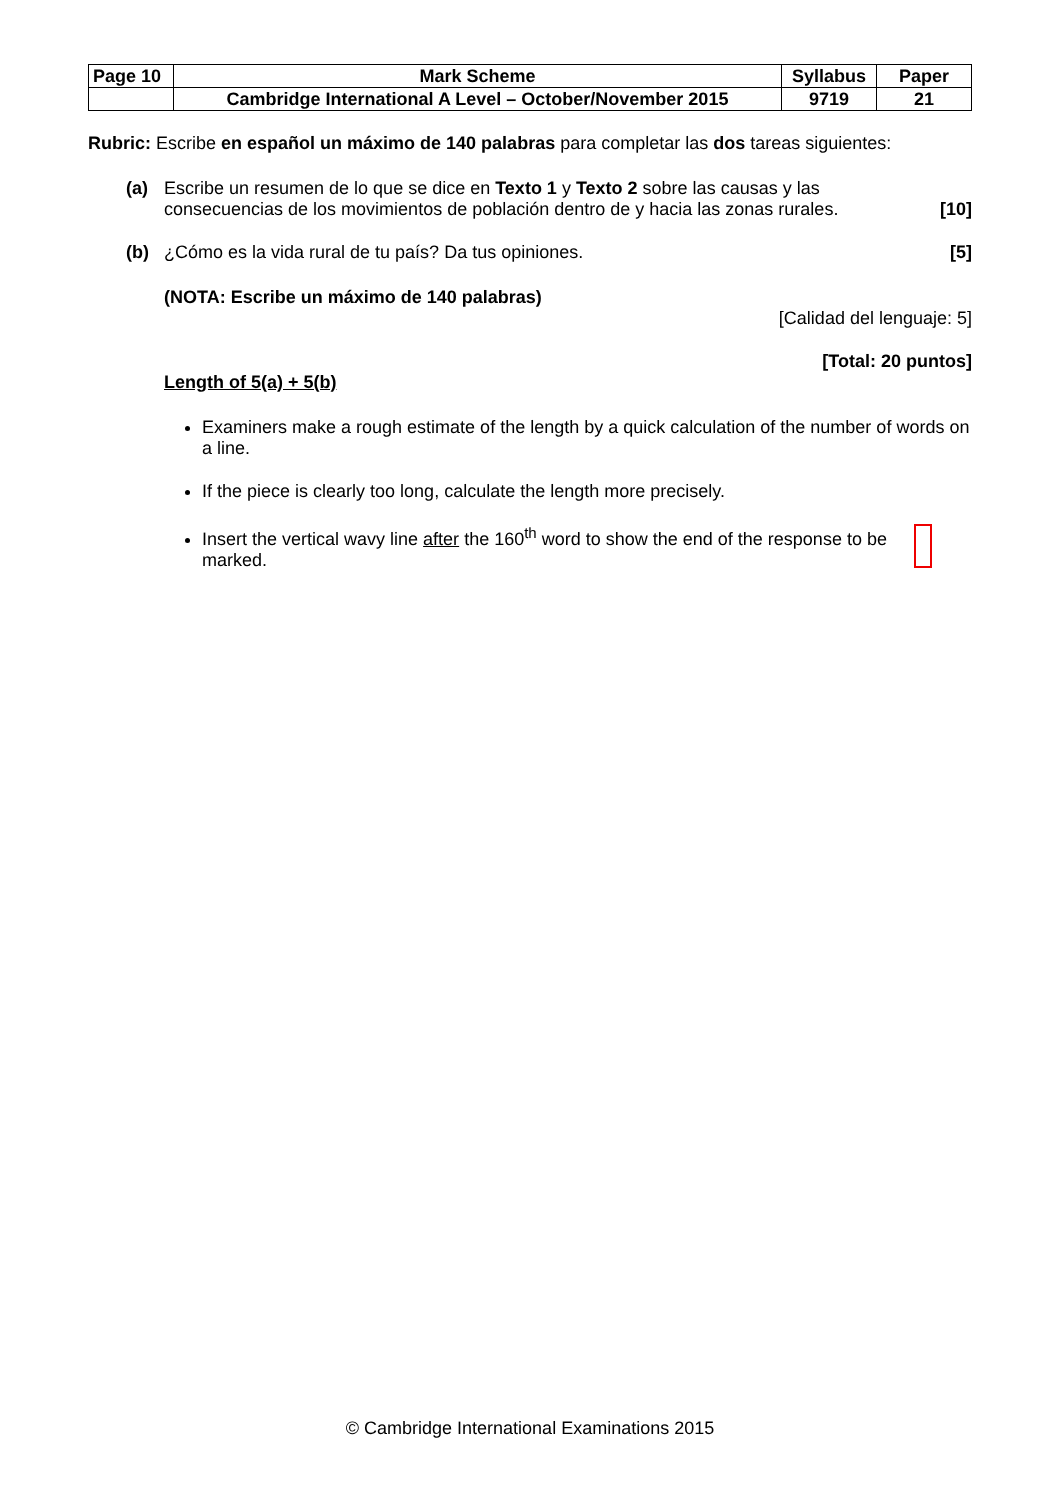| Page 10 | Mark Scheme | Syllabus | Paper |
| | Cambridge International A Level – October/November 2015 | 9719 | 21 |
Rubric: Escribe en español un máximo de 140 palabras para completar las dos tareas siguientes:
(a) Escribe un resumen de lo que se dice en Texto 1 y Texto 2 sobre las causas y las
consecuencias de los movimientos de población dentro de y hacia las zonas rurales. [10]
(b) ¿Cómo es la vida rural de tu país? Da tus opiniones. [5]
(NOTA: Escribe un máximo de 140 palabras)
[Calidad del lenguaje: 5]
[Total: 20 puntos]
Length of 5(a) + 5(b)
Examiners make a rough estimate of the length by a quick calculation of the number of words on a line.
If the piece is clearly too long, calculate the length more precisely.
Insert the vertical wavy line after the 160<sup>th</sup> word to show the end of the response to be marked.
© Cambridge International Examinations 2015